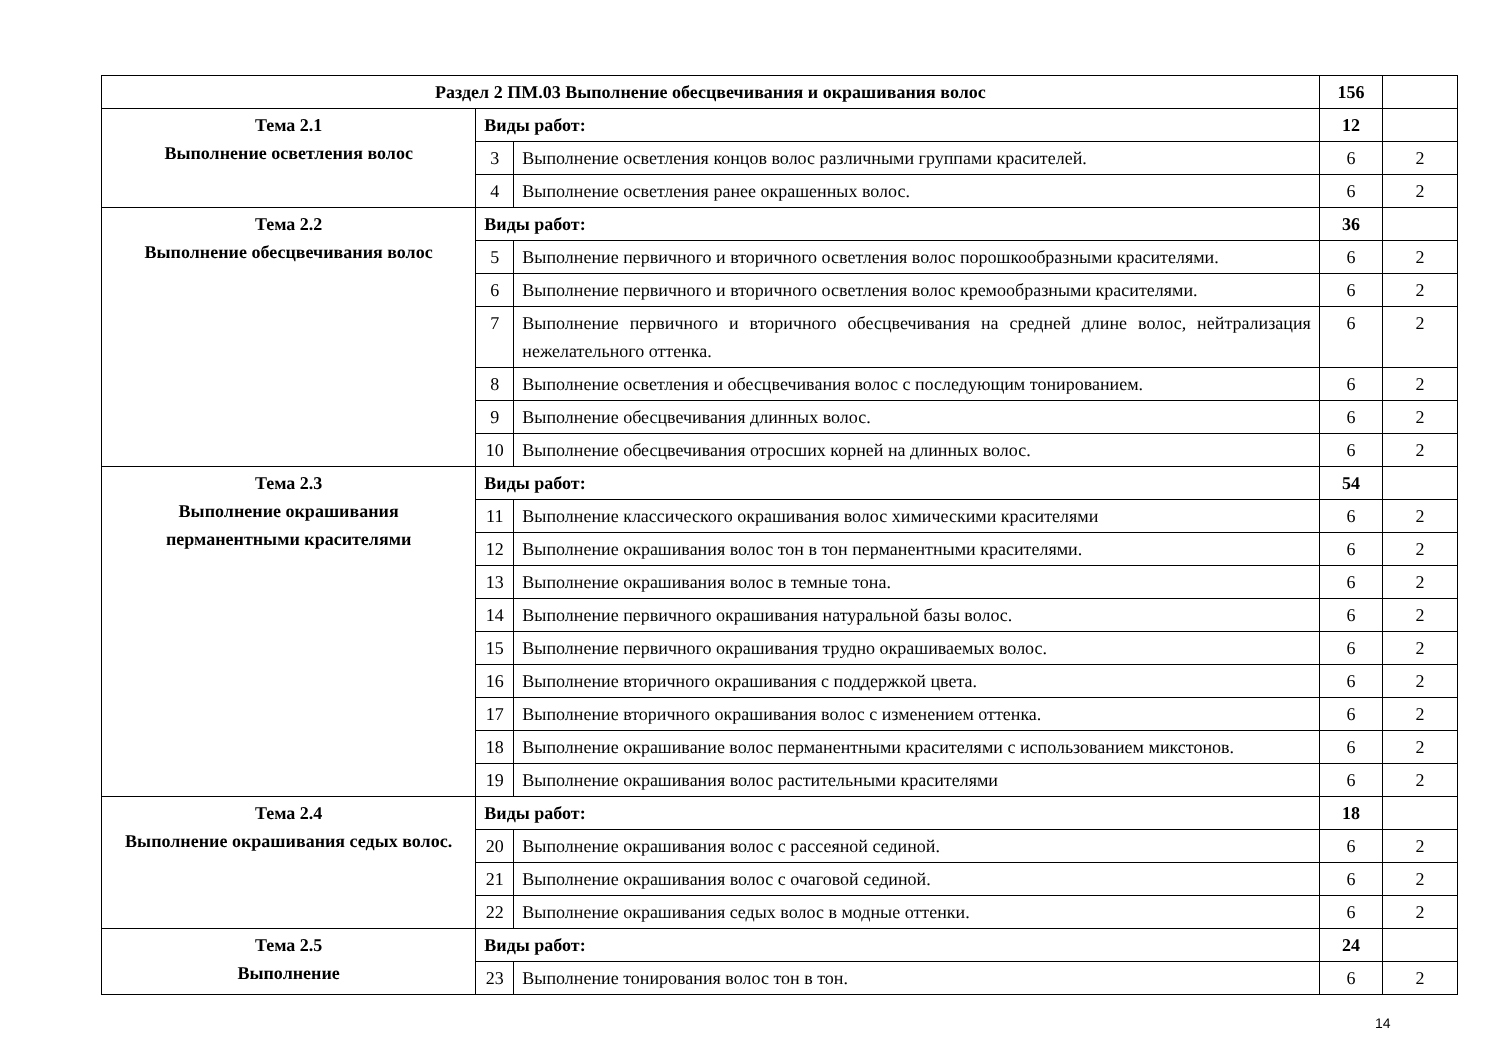| Раздел 2 ПМ.03 Выполнение обесцвечивания и окрашивания волос | | | 156 | |
| Тема 2.1 Выполнение осветления волос | Виды работ: | | 12 | |
| | 3 | Выполнение осветления концов волос различными группами красителей. | 6 | 2 |
| | 4 | Выполнение осветления ранее окрашенных волос. | 6 | 2 |
| Тема 2.2 Выполнение обесцвечивания волос | Виды работ: | | 36 | |
| | 5 | Выполнение первичного и вторичного осветления волос порошкообразными красителями. | 6 | 2 |
| | 6 | Выполнение первичного и вторичного осветления волос кремообразными красителями. | 6 | 2 |
| | 7 | Выполнение первичного и вторичного обесцвечивания на средней длине волос, нейтрализация нежелательного оттенка. | 6 | 2 |
| | 8 | Выполнение осветления и обесцвечивания волос с последующим тонированием. | 6 | 2 |
| | 9 | Выполнение обесцвечивания длинных волос. | 6 | 2 |
| | 10 | Выполнение обесцвечивания отросших корней на длинных волос. | 6 | 2 |
| Тема 2.3 Выполнение окрашивания перманентными красителями | Виды работ: | | 54 | |
| | 11 | Выполнение классического окрашивания волос химическими красителями | 6 | 2 |
| | 12 | Выполнение окрашивания волос тон в тон перманентными красителями. | 6 | 2 |
| | 13 | Выполнение окрашивания волос в темные тона. | 6 | 2 |
| | 14 | Выполнение первичного окрашивания натуральной базы волос. | 6 | 2 |
| | 15 | Выполнение первичного окрашивания трудно окрашиваемых волос. | 6 | 2 |
| | 16 | Выполнение вторичного окрашивания с поддержкой цвета. | 6 | 2 |
| | 17 | Выполнение вторичного окрашивания волос с изменением оттенка. | 6 | 2 |
| | 18 | Выполнение окрашивание волос перманентными красителями с использованием микстонов. | 6 | 2 |
| | 19 | Выполнение окрашивания волос растительными красителями | 6 | 2 |
| Тема 2.4 Выполнение окрашивания седых волос. | Виды работ: | | 18 | |
| | 20 | Выполнение окрашивания волос с рассеяной сединой. | 6 | 2 |
| | 21 | Выполнение окрашивания волос с очаговой сединой. | 6 | 2 |
| | 22 | Выполнение окрашивания седых волос в модные оттенки. | 6 | 2 |
| Тема 2.5 Выполнение | Виды работ: | | 24 | |
| | 23 | Выполнение тонирования волос тон в тон. | 6 | 2 |
14